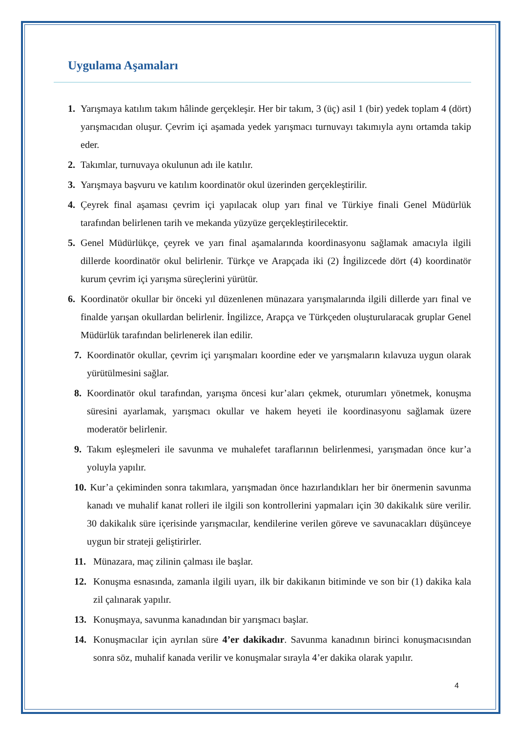Uygulama Aşamaları
1. Yarışmaya katılım takım hâlinde gerçekleşir. Her bir takım, 3 (üç) asil 1 (bir) yedek toplam 4 (dört) yarışmacıdan oluşur. Çevrim içi aşamada yedek yarışmacı turnuvayı takımıyla aynı ortamda takip eder.
2. Takımlar, turnuvaya okulunun adı ile katılır.
3. Yarışmaya başvuru ve katılım koordinatör okul üzerinden gerçekleştirilir.
4. Çeyrek final aşaması çevrim içi yapılacak olup yarı final ve Türkiye finali Genel Müdürlük tarafından belirlenen tarih ve mekanda yüzyüze gerçekleştirilecektir.
5. Genel Müdürlükçe, çeyrek ve yarı final aşamalarında koordinasyonu sağlamak amacıyla ilgili dillerde koordinatör okul belirlenir. Türkçe ve Arapçada iki (2) İngilizcede dört (4) koordinatör kurum çevrim içi yarışma süreçlerini yürütür.
6. Koordinatör okullar bir önceki yıl düzenlenen münazara yarışmalarında ilgili dillerde yarı final ve finalde yarışan okullardan belirlenir. İngilizce, Arapça ve Türkçeden oluşturularacak gruplar Genel Müdürlük tarafından belirlenerek ilan edilir.
7. Koordinatör okullar, çevrim içi yarışmaları koordine eder ve yarışmaların kılavuza uygun olarak yürütülmesini sağlar.
8. Koordinatör okul tarafından, yarışma öncesi kur’aları çekmek, oturumları yönetmek, konuşma süresini ayarlamak, yarışmacı okullar ve hakem heyeti ile koordinasyonu sağlamak üzere moderatör belirlenir.
9. Takım eşleşmeleri ile savunma ve muhalefet taraflarının belirlenmesi, yarışmadan önce kur’a yoluyla yapılır.
10. Kur’a çekiminden sonra takımlara, yarışmadan önce hazırlandıkları her bir önermenin savunma kanadı ve muhalif kanat rolleri ile ilgili son kontrollerini yapmaları için 30 dakikalık süre verilir. 30 dakikalık süre içerisinde yarışmacılar, kendilerine verilen göreve ve savunacakları düşünceye uygun bir strateji geliştirirler.
11. Münazara, maç zilinin çalması ile başlar.
12. Konuşma esnasında, zamanla ilgili uyarı, ilk bir dakikanın bitiminde ve son bir (1) dakika kala zil çalınarak yapılır.
13. Konuşmaya, savunma kanadından bir yarışmacı başlar.
14. Konuşmacılar için ayrılan süre 4’er dakikadır. Savunma kanadının birinci konuşmacısından sonra söz, muhalif kanada verilir ve konuşmalar sırayla 4’er dakika olarak yapılır.
4